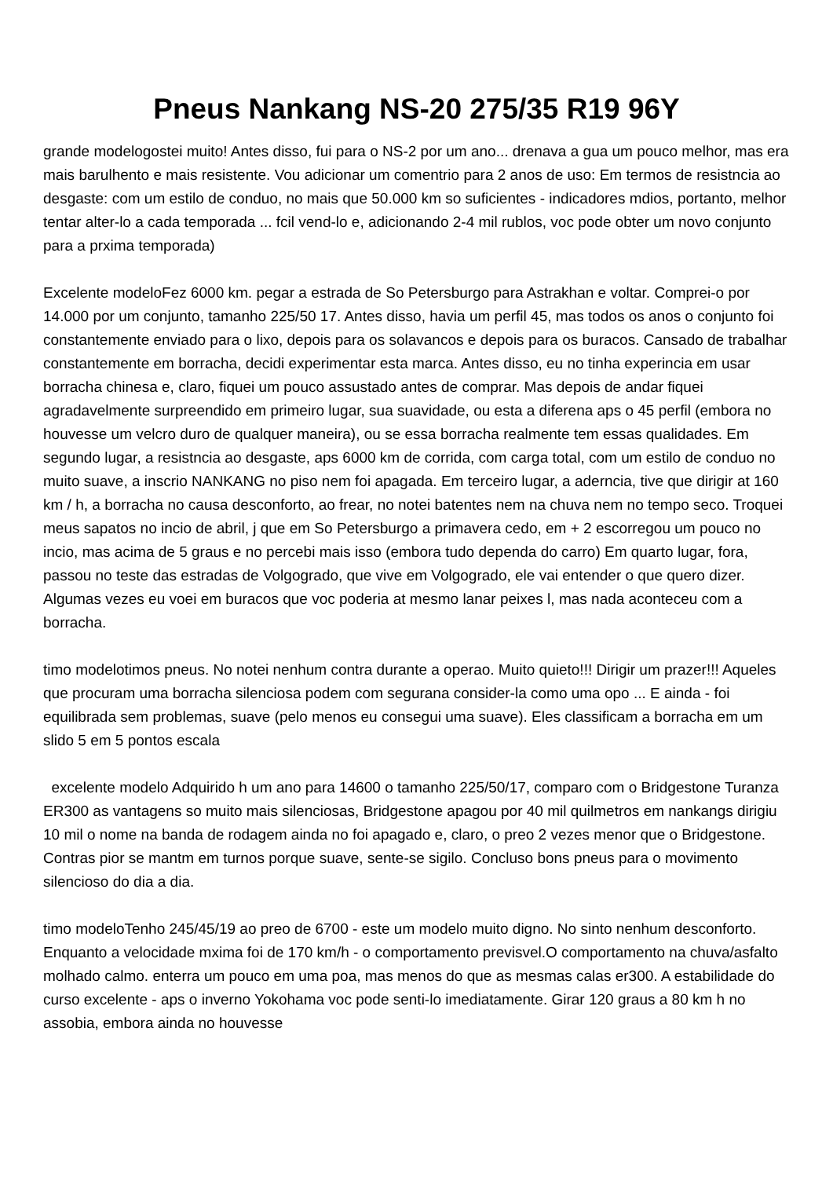Pneus Nankang NS-20 275/35 R19 96Y
grande modelogostei muito! Antes disso, fui para o NS-2 por um ano... drenava a gua um pouco melhor, mas era mais barulhento e mais resistente. Vou adicionar um comentrio para 2 anos de uso: Em termos de resistncia ao desgaste: com um estilo de conduo, no mais que 50.000 km so suficientes - indicadores mdios, portanto, melhor tentar alter-lo a cada temporada ... fcil vend-lo e, adicionando 2-4 mil rublos, voc pode obter um novo conjunto para a prxima temporada)
Excelente modeloFez 6000 km. pegar a estrada de So Petersburgo para Astrakhan e voltar. Comprei-o por 14.000 por um conjunto, tamanho 225/50 17. Antes disso, havia um perfil 45, mas todos os anos o conjunto foi constantemente enviado para o lixo, depois para os solavancos e depois para os buracos. Cansado de trabalhar constantemente em borracha, decidi experimentar esta marca. Antes disso, eu no tinha experincia em usar borracha chinesa e, claro, fiquei um pouco assustado antes de comprar. Mas depois de andar fiquei agradavelmente surpreendido em primeiro lugar, sua suavidade, ou esta a diferena aps o 45 perfil (embora no houvesse um velcro duro de qualquer maneira), ou se essa borracha realmente tem essas qualidades. Em segundo lugar, a resistncia ao desgaste, aps 6000 km de corrida, com carga total, com um estilo de conduo no muito suave, a inscrio NANKANG no piso nem foi apagada. Em terceiro lugar, a aderncia, tive que dirigir at 160 km / h, a borracha no causa desconforto, ao frear, no notei batentes nem na chuva nem no tempo seco. Troquei meus sapatos no incio de abril, j que em So Petersburgo a primavera cedo, em + 2 escorregou um pouco no incio, mas acima de 5 graus e no percebi mais isso (embora tudo dependa do carro) Em quarto lugar, fora, passou no teste das estradas de Volgogrado, que vive em Volgogrado, ele vai entender o que quero dizer. Algumas vezes eu voei em buracos que voc poderia at mesmo lanar peixes l, mas nada aconteceu com a borracha.
timo modelotimos pneus. No notei nenhum contra durante a operao. Muito quieto!!! Dirigir um prazer!!! Aqueles que procuram uma borracha silenciosa podem com segurana consider-la como uma opo ... E ainda - foi equilibrada sem problemas, suave (pelo menos eu consegui uma suave). Eles classificam a borracha em um slido 5 em 5 pontos escala
excelente modelo Adquirido h um ano para 14600 o tamanho 225/50/17, comparo com o Bridgestone Turanza ER300 as vantagens so muito mais silenciosas, Bridgestone apagou por 40 mil quilmetros em nankangs dirigiu 10 mil o nome na banda de rodagem ainda no foi apagado e, claro, o preo 2 vezes menor que o Bridgestone. Contras pior se mantm em turnos porque suave, sente-se sigilo. Concluso bons pneus para o movimento silencioso do dia a dia.
timo modeloTenho 245/45/19 ao preo de 6700 - este um modelo muito digno. No sinto nenhum desconforto. Enquanto a velocidade mxima foi de 170 km/h - o comportamento previsvel.O comportamento na chuva/asfalto molhado calmo. enterra um pouco em uma poa, mas menos do que as mesmas calas er300. A estabilidade do curso excelente - aps o inverno Yokohama voc pode senti-lo imediatamente. Girar 120 graus a 80 km h no assobia, embora ainda no houvesse